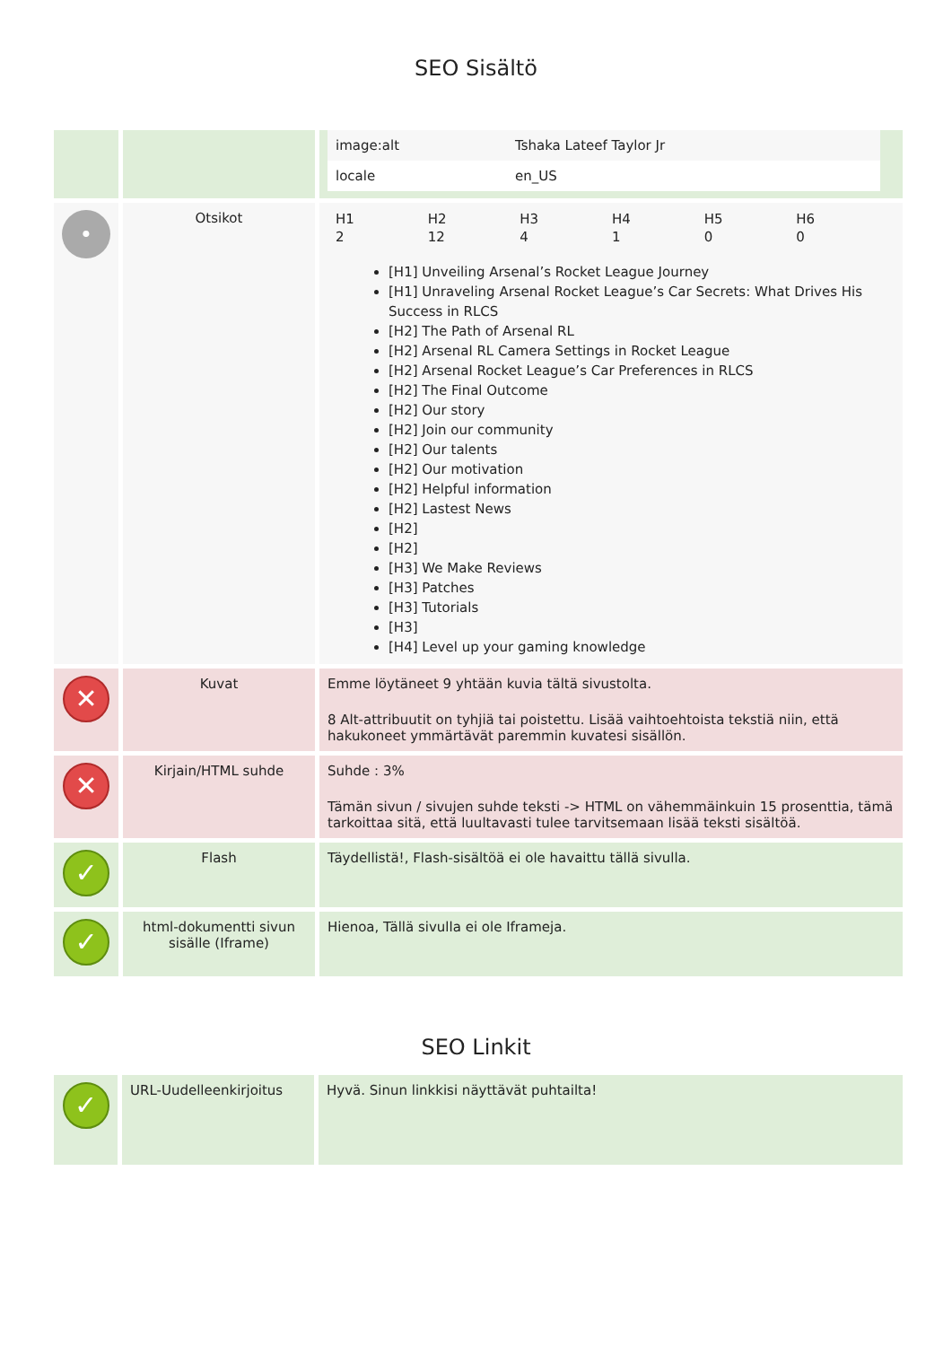SEO Sisältö
| | | / image:alt / Tshaka Lateef Taylor Jr / / locale / en_US / |
| • | Otsikot | / H1 / H2 / H3 / H4 / H5 / H6 / / 2 / 12 / 4 / 1 / 0 / 0 / [H1] Unveiling Arsenal’s Rocket League Journey [H1] Unraveling Arsenal Rocket League’s Car Secrets: What Drives His Success in RLCS [H2] The Path of Arsenal RL [H2] Arsenal RL Camera Settings in Rocket League [H2] Arsenal Rocket League’s Car Preferences in RLCS [H2] The Final Outcome [H2] Our story [H2] Join our community [H2] Our talents [H2] Our motivation [H2] Helpful information [H2] Lastest News [H2] [H2] [H3] We Make Reviews [H3] Patches [H3] Tutorials [H3] [H4] Level up your gaming knowledge |
| ✕ | Kuvat | Emme löytäneet 9 yhtään kuvia tältä sivustolta. 8 Alt-attribuutit on tyhjiä tai poistettu. Lisää vaihtoehtoista tekstiä niin, että hakukoneet ymmärtävät paremmin kuvatesi sisällön. |
| ✕ | Kirjain/HTML suhde | Suhde : 3% Tämän sivun / sivujen suhde teksti -> HTML on vähemmäinkuin 15 prosenttia, tämä tarkoittaa sitä, että luultavasti tulee tarvitsemaan lisää teksti sisältöä. |
| ✓ | Flash | Täydellistä!, Flash-sisältöä ei ole havaittu tällä sivulla. |
| ✓ | html-dokumentti sivun sisälle (Iframe) | Hienoa, Tällä sivulla ei ole Iframeja. |
SEO Linkit
| ✓ | URL-Uudelleenkirjoitus | Hyvä. Sinun linkkisi näyttävät puhtailta! |